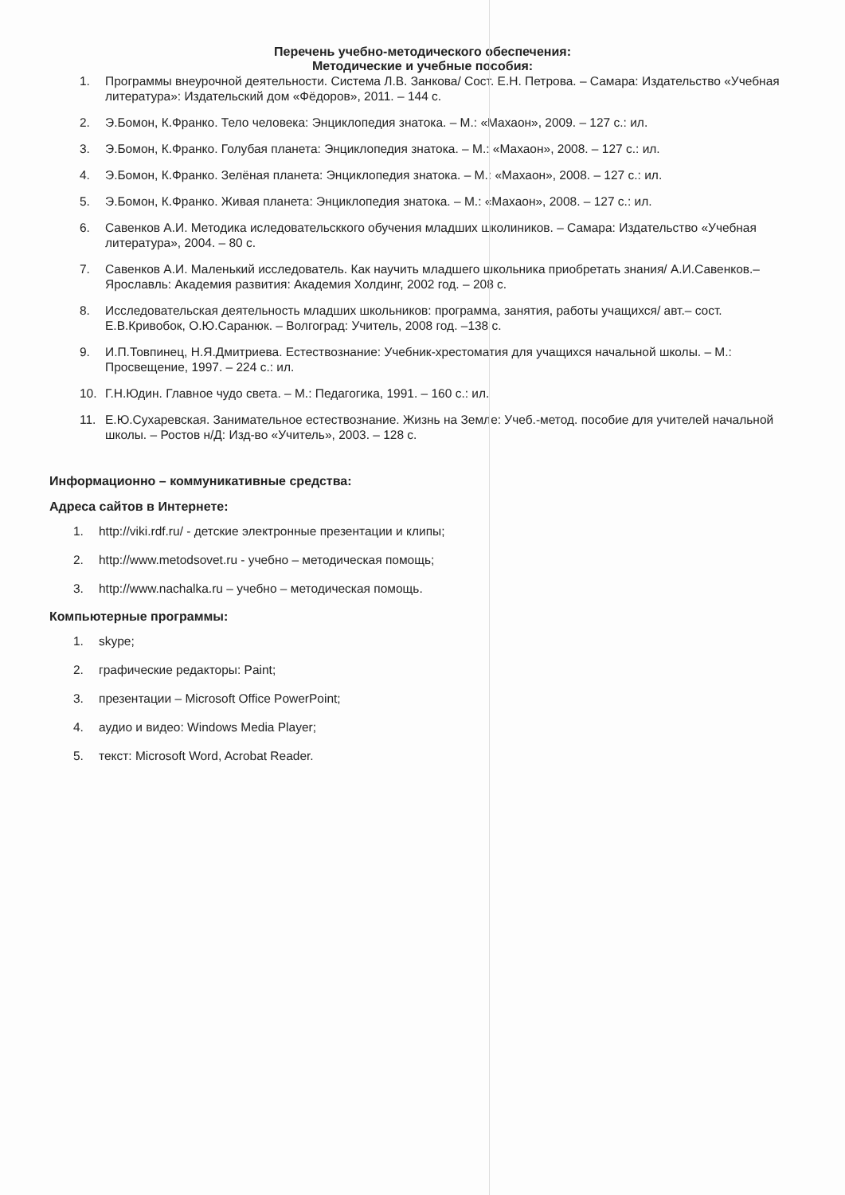Перечень учебно-методического обеспечения:
Методические и учебные пособия:
1. Программы внеурочной деятельности. Система Л.В. Занкова/ Сост. Е.Н. Петрова. – Самара: Издательство «Учебная литература»: Издательский дом «Фёдоров», 2011. – 144 с.
2. Э.Бомон, К.Франко. Тело человека: Энциклопедия знатока. – М.: «Махаон», 2009. – 127 с.: ил.
3. Э.Бомон, К.Франко. Голубая планета: Энциклопедия знатока. – М.: «Махаон», 2008. – 127 с.: ил.
4. Э.Бомон, К.Франко. Зелёная планета: Энциклопедия знатока. – М.: «Махаон», 2008. – 127 с.: ил.
5. Э.Бомон, К.Франко. Живая планета: Энциклопедия знатока. – М.: «Махаон», 2008. – 127 с.: ил.
6. Савенков А.И. Методика иследовательсккого обучения младших школиников. – Самара: Издательство «Учебная литература», 2004. – 80 с.
7. Савенков А.И. Маленький исследователь. Как научить младшего школьника приобретать знания/ А.И.Савенков.– Ярославль: Академия развития: Академия Холдинг, 2002 год. – 208 с.
8. Исследовательская деятельность младших школьников: программа, занятия, работы учащихся/ авт.– сост. Е.В.Кривобок, О.Ю.Саранюк. – Волгоград: Учитель, 2008 год. –138 с.
9. И.П.Товпинец, Н.Я.Дмитриева. Естествознание: Учебник-хрестоматия для учащихся начальной школы. – М.: Просвещение, 1997. – 224 с.: ил.
10. Г.Н.Юдин. Главное чудо света. – М.: Педагогика, 1991. – 160 с.: ил.
11. Е.Ю.Сухаревская. Занимательное естествознание. Жизнь на Земле: Учеб.-метод. пособие для учителей начальной школы. – Ростов н/Д: Изд-во «Учитель», 2003. – 128 с.
Информационно – коммуникативные средства:
Адреса сайтов в Интернете:
1. http://viki.rdf.ru/ - детские электронные презентации и клипы;
2. http://www.metodsovet.ru - учебно – методическая помощь;
3. http://www.nachalka.ru – учебно – методическая помощь.
Компьютерные программы:
1. skype;
2. графические редакторы: Paint;
3. презентации – Microsoft Office PowerPoint;
4. аудио и видео: Windows Media Player;
5. текст: Microsoft Word, Acrobat Reader.